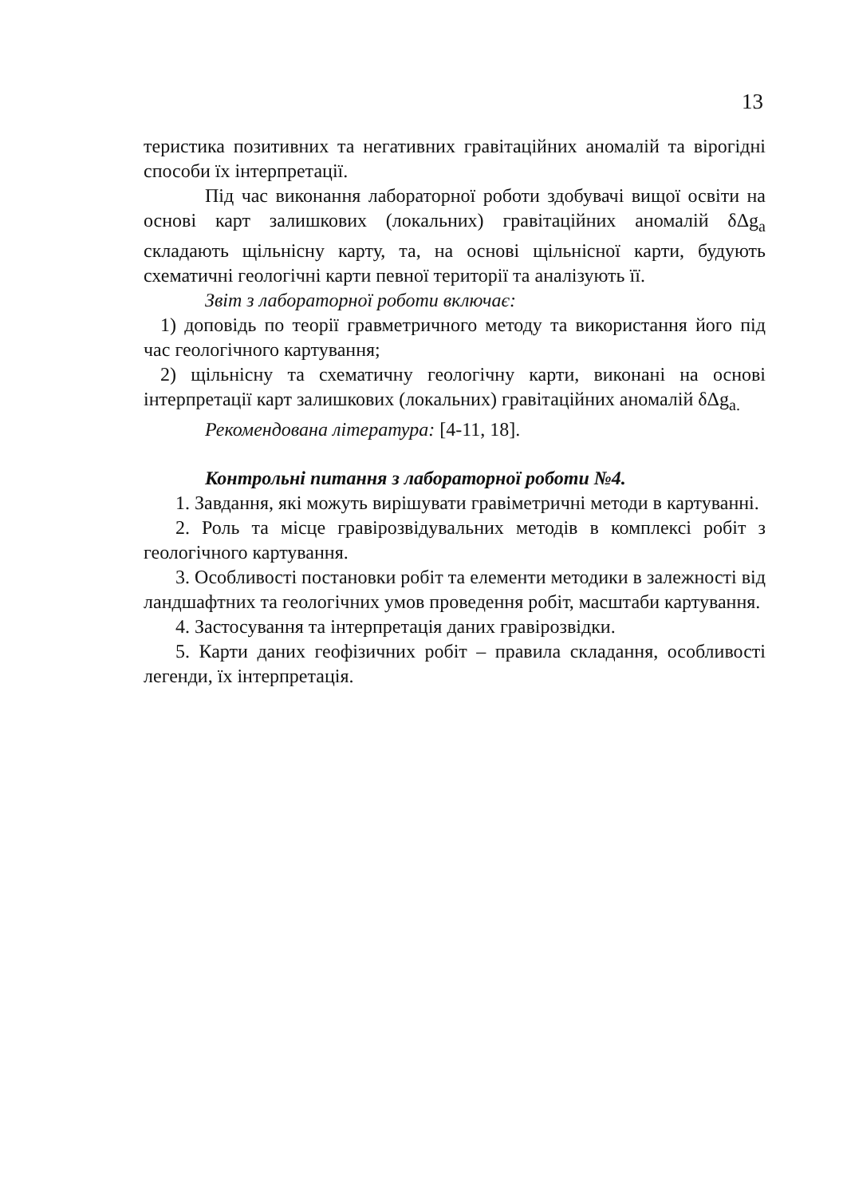13
теристика позитивних та негативних гравітаційних аномалій та вірогідні способи їх інтерпретації.
Під час виконання лабораторної роботи здобувачі вищої освіти на основі карт залишкових (локальних) гравітаційних аномалій δΔg<sub>a</sub> складають щільнісну карту, та, на основі щільнісної карти, будують схематичні геологічні карти певної території та аналізують її.
Звіт з лабораторної роботи включає:
1) доповідь по теорії гравметричного методу та використання його під час геологічного картування;
2) щільнісну та схематичну геологічну карти, виконані на основі інтерпретації карт залишкових (локальних) гравітаційних аномалій δΔg<sub>a.</sub>
Рекомендована література: [4-11, 18].
Контрольні питання з лабораторної роботи №4.
1. Завдання, які можуть вирішувати гравіметричні методи в картуванні.
2. Роль та місце гравірозвідувальних методів в комплексі робіт з геологічного картування.
3. Особливості постановки робіт та елементи методики в залежності від ландшафтних та геологічних умов проведення робіт, масштаби картування.
4. Застосування та інтерпретація даних гравірозвідки.
5. Карти даних геофізичних робіт – правила складання, особливості легенди, їх інтерпретація.